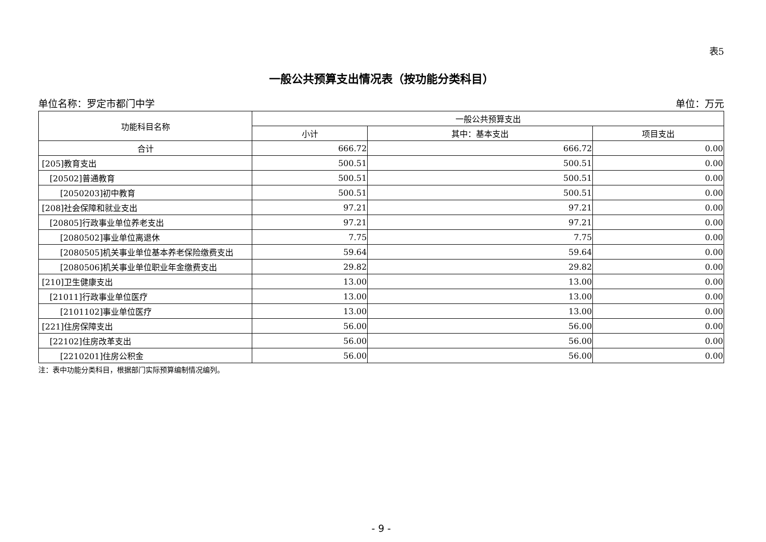表5
一般公共预算支出情况表（按功能分类科目）
单位名称：罗定市都门中学 单位：万元
| 功能科目名称 | 一般公共预算支出 | | |
| --- | --- | --- | --- |
| | 小计 | 其中：基本支出 | 项目支出 |
| 合计 | 666.72 | 666.72 | 0.00 |
| [205]教育支出 | 500.51 | 500.51 | 0.00 |
| [20502]普通教育 | 500.51 | 500.51 | 0.00 |
| [2050203]初中教育 | 500.51 | 500.51 | 0.00 |
| [208]社会保障和就业支出 | 97.21 | 97.21 | 0.00 |
| [20805]行政事业单位养老支出 | 97.21 | 97.21 | 0.00 |
| [2080502]事业单位离退休 | 7.75 | 7.75 | 0.00 |
| [2080505]机关事业单位基本养老保险缴费支出 | 59.64 | 59.64 | 0.00 |
| [2080506]机关事业单位职业年金缴费支出 | 29.82 | 29.82 | 0.00 |
| [210]卫生健康支出 | 13.00 | 13.00 | 0.00 |
| [21011]行政事业单位医疗 | 13.00 | 13.00 | 0.00 |
| [2101102]事业单位医疗 | 13.00 | 13.00 | 0.00 |
| [221]住房保障支出 | 56.00 | 56.00 | 0.00 |
| [22102]住房改革支出 | 56.00 | 56.00 | 0.00 |
| [2210201]住房公积金 | 56.00 | 56.00 | 0.00 |
注：表中功能分类科目，根据部门实际预算编制情况编列。
- 9 -